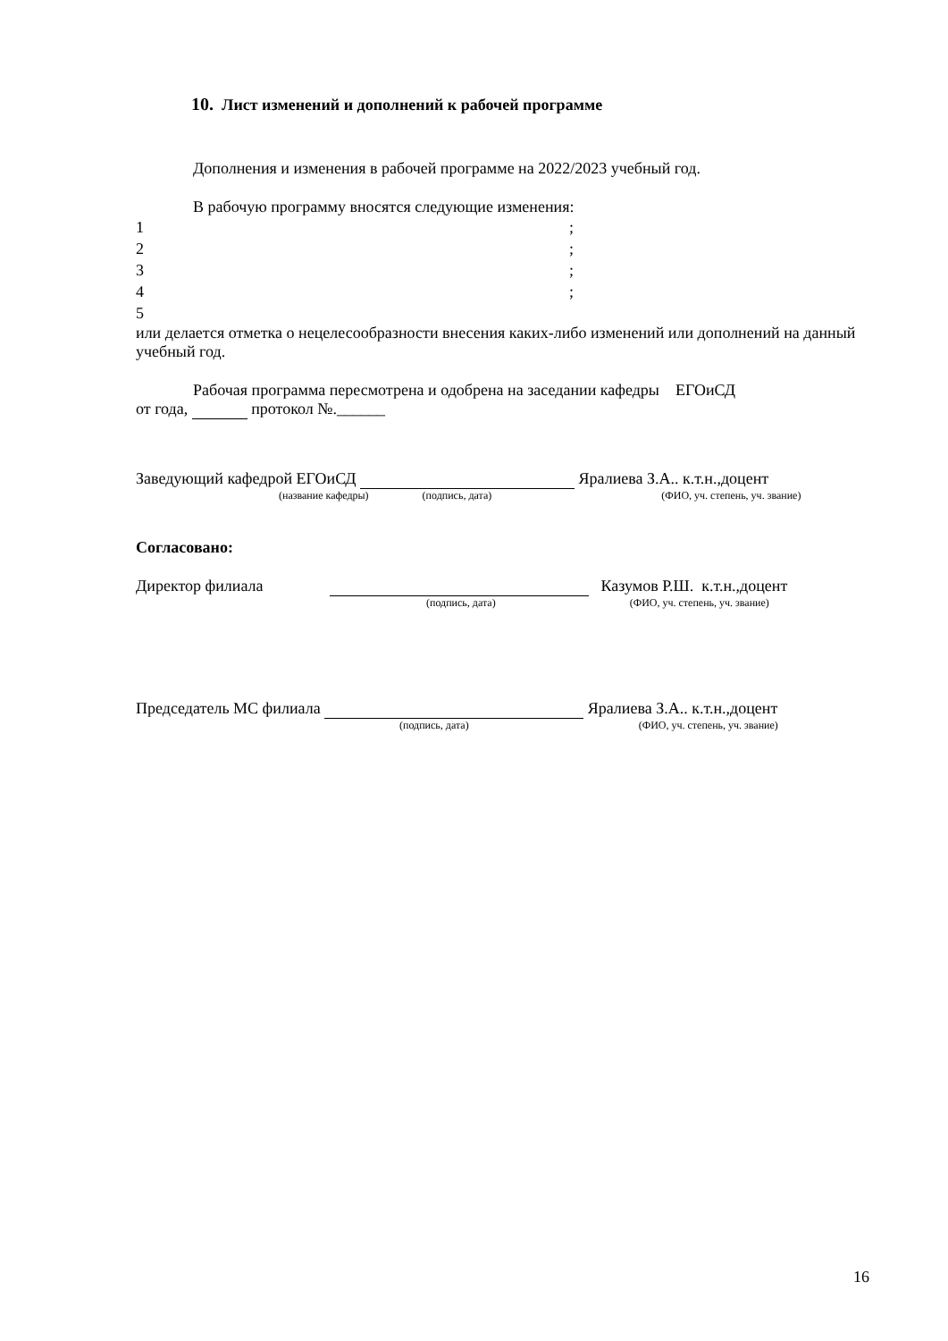10. Лист изменений и дополнений к рабочей программе
Дополнения и изменения в рабочей программе на 2022/2023 учебный год.
В рабочую программу вносятся следующие изменения:
1;
2;
3;
4;
5
или делается отметка о нецелесообразности внесения каких-либо изменений или дополнений на данный учебный год.
Рабочая программа пересмотрена и одобрена на заседании кафедры ЕГОиСД
от года, протокол №.______
Заведующий кафедрой ЕГОиСД Яралиева З.А.. к.т.н.,доцент
(название кафедры) (подпись, дата) (ФИО, уч. степень, уч. звание)
Согласовано:
Директор филиала Казумов Р.Ш. к.т.н.,доцент
(подпись, дата) (ФИО, уч. степень, уч. звание)
Председатель МС филиала Яралиева З.А.. к.т.н.,доцент
(подпись, дата) (ФИО, уч. степень, уч. звание)
16